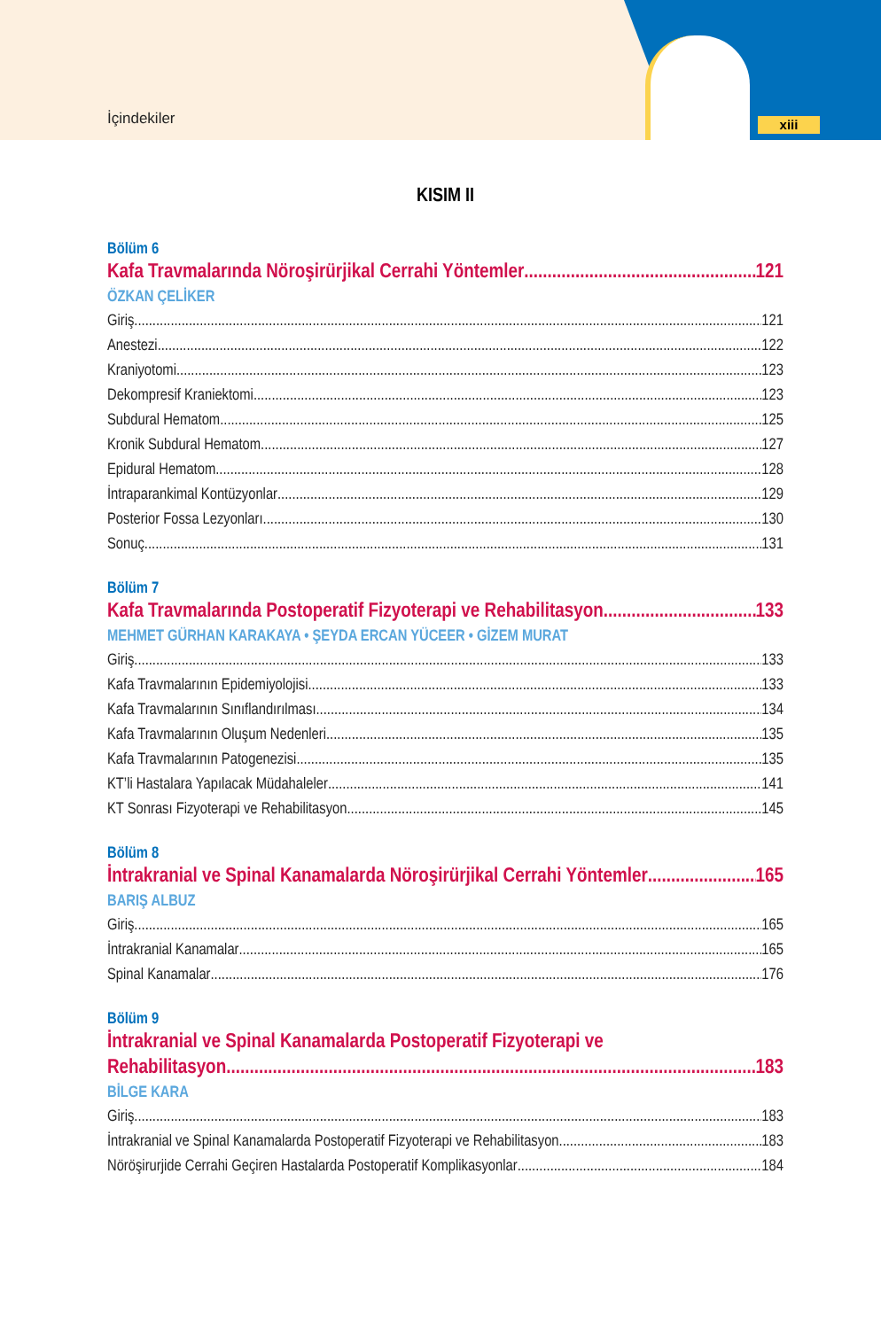İçindekiler xiii
KISIM II
Bölüm 6
Kafa Travmalarında Nöroşirürjikal Cerrahi Yöntemler 121
ÖZKAN ÇELİKER
Giriş 121
Anestezi 122
Kraniyotomi 123
Dekompresif Kraniektomi 123
Subdural Hematom 125
Kronik Subdural Hematom 127
Epidural Hematom 128
İntraparankimal Kontüzyonlar 129
Posterior Fossa Lezyonları 130
Sonuç 131
Bölüm 7
Kafa Travmalarında Postoperatif Fizyoterapi ve Rehabilitasyon 133
MEHMET GÜRHAN KARAKAYA • ŞEYDA ERCAN YÜCEER • GİZEM MURAT
Giriş 133
Kafa Travmalarının Epidemiyolojisi 133
Kafa Travmalarının Sınıflandırılması 134
Kafa Travmalarının Oluşum Nedenleri 135
Kafa Travmalarının Patogenezisi 135
KT’li Hastalara Yapılacak Müdahaleler 141
KT Sonrası Fizyoterapi ve Rehabilitasyon 145
Bölüm 8
İntrakranial ve Spinal Kanamalarda Nöroşirürjikal Cerrahi Yöntemler 165
BARIŞ ALBUZ
Giriş 165
İntrakranial Kanamalar 165
Spinal Kanamalar 176
Bölüm 9
İntrakranial ve Spinal Kanamalarda Postoperatif Fizyoterapi ve
Rehabilitasyon 183
BİLGE KARA
Giriş 183
İntrakranial ve Spinal Kanamalarda Postoperatif Fizyoterapi ve Rehabilitasyon 183
Nöröşirurjide Cerrahi Geçiren Hastalarda Postoperatif Komplikasyonlar 184